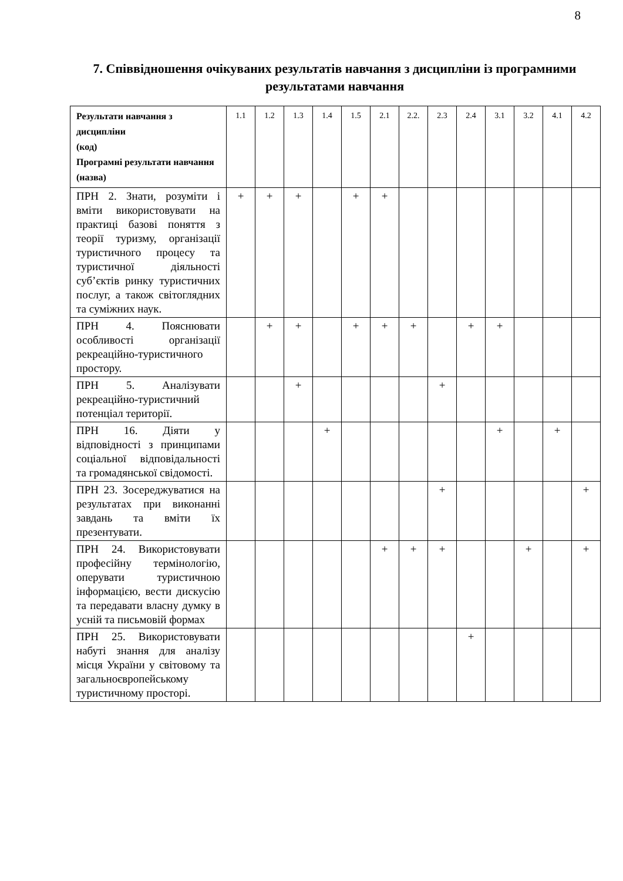8
7. Співвідношення очікуваних результатів навчання з дисципліни із програмними результатами навчання
| Результати навчання з дисципліни (код) Програмні результати навчання (назва) | 1.1 | 1.2 | 1.3 | 1.4 | 1.5 | 2.1 | 2.2. | 2.3 | 2.4 | 3.1 | 3.2 | 4.1 | 4.2 |
| --- | --- | --- | --- | --- | --- | --- | --- | --- | --- | --- | --- | --- | --- |
| ПРН 2. Знати, розуміти і вміти використовувати на практиці базові поняття з теорії туризму, організації туристичного процесу та туристичної діяльності суб’єктів ринку туристичних послуг, а також світоглядних та суміжних наук. | + | + | + | | + | + | | | | | | | |
| ПРН 4. Пояснювати особливості організації рекреаційно-туристичного простору. | | + | + | | + | + | + | | + | + | | | |
| ПРН 5. Аналізувати рекреаційно-туристичний потенціал території. | | | + | | | | | + | | | | | |
| ПРН 16. Діяти у відповідності з принципами соціальної відповідальності та громадянської свідомості. | | | | + | | | | | | + | | + | |
| ПРН 23. Зосереджуватися на результатах при виконанні завдань та вміти їх презентувати. | | | | | | | | + | | | | | + |
| ПРН 24. Використовувати професійну термінологію, оперувати туристичною інформацією, вести дискусію та передавати власну думку в усній та письмовій формах | | | | | | + | + | + | | | + | | + |
| ПРН 25. Використовувати набуті знання для аналізу місця України у світовому та загальноєвропейському туристичному просторі. | | | | | | | | | + | | | | |